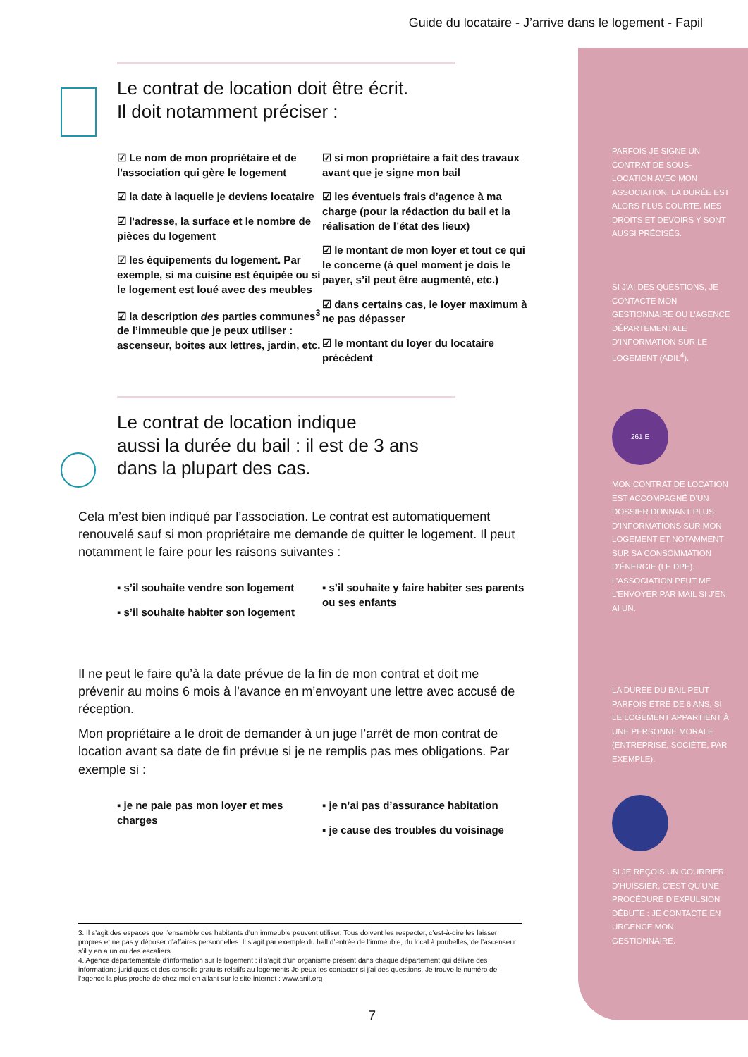Guide du locataire - J’arrive dans le logement - Fapil
Le contrat de location doit être écrit.
Il doit notamment préciser :
☑ Le nom de mon propriétaire et de l'association qui gère le logement
☑ la date à laquelle je deviens locataire
☑ l'adresse, la surface et le nombre de pièces du logement
☑ les équipements du logement. Par exemple, si ma cuisine est équipée ou si le logement est loué avec des meubles
☑ la description des parties communes<sup>3</sup> de l’immeuble que je peux utiliser : ascenseur, boites aux lettres, jardin, etc.
☑ si mon propriétaire a fait des travaux avant que je signe mon bail
☑ les éventuels frais d’agence à ma charge (pour la rédaction du bail et la réalisation de l’état des lieux)
☑ le montant de mon loyer et tout ce qui le concerne (à quel moment je dois le payer, s’il peut être augmenté, etc.)
☑ dans certains cas, le loyer maximum à ne pas dépasser
☑ le montant du loyer du locataire précédent
Le contrat de location indique
aussi la durée du bail : il est de 3 ans
dans la plupart des cas.
Cela m’est bien indiqué par l’association. Le contrat est automatiquement renouvelé sauf si mon propriétaire me demande de quitter le logement. Il peut notamment le faire pour les raisons suivantes :
▪ s’il souhaite vendre son logement
▪ s’il souhaite habiter son logement
▪ s’il souhaite y faire habiter ses parents ou ses enfants
Il ne peut le faire qu’à la date prévue de la fin de mon contrat et doit me prévenir au moins 6 mois à l’avance en m’envoyant une lettre avec accusé de réception.
Mon propriétaire a le droit de demander à un juge l’arrêt de mon contrat de location avant sa date de fin prévue si je ne remplis pas mes obligations. Par exemple si :
▪ je ne paie pas mon loyer et mes charges
▪ je n’ai pas d’assurance habitation
▪ je cause des troubles du voisinage
3. Il s’agit des espaces que l’ensemble des habitants d’un immeuble peuvent utiliser. Tous doivent les respecter, c’est-à-dire les laisser propres et ne pas y déposer d’affaires personnelles. Il s’agit par exemple du hall d’entrée de l’immeuble, du local à poubelles, de l’ascenseur s’il y en a un ou des escaliers.
4. Agence départementale d’information sur le logement : il s’agit d’un organisme présent dans chaque département qui délivre des informations juridiques et des conseils gratuits relatifs au logements Je peux les contacter si j’ai des questions. Je trouve le numéro de l’agence la plus proche de chez moi en allant sur le site internet : www.anil.org
7
PARFOIS JE SIGNE UN CONTRAT DE SOUS-LOCATION AVEC MON ASSOCIATION. LA DURÉE EST ALORS PLUS COURTE. MES DROITS ET DEVOIRS Y SONT AUSSI PRÉCISÉS.
SI J’AI DES QUESTIONS, JE CONTACTE MON GESTIONNAIRE OU L’AGENCE DÉPARTEMENTALE D’INFORMATION SUR LE LOGEMENT (ADIL<sup>4</sup>).
261 E
MON CONTRAT DE LOCATION EST ACCOMPAGNÉ D’UN DOSSIER DONNANT PLUS D’INFORMATIONS SUR MON LOGEMENT ET NOTAMMENT SUR SA CONSOMMATION D’ÉNERGIE (LE DPE). L’ASSOCIATION PEUT ME L’ENVOYER PAR MAIL SI J’EN AI UN.
LA DURÉE DU BAIL PEUT PARFOIS ÊTRE DE 6 ANS, SI LE LOGEMENT APPARTIENT À UNE PERSONNE MORALE (ENTREPRISE, SOCIÉTÉ, PAR EXEMPLE).
SI JE REÇOIS UN COURRIER D’HUISSIER, C’EST QU’UNE PROCÉDURE D’EXPULSION DÉBUTE : JE CONTACTE EN URGENCE MON GESTIONNAIRE.